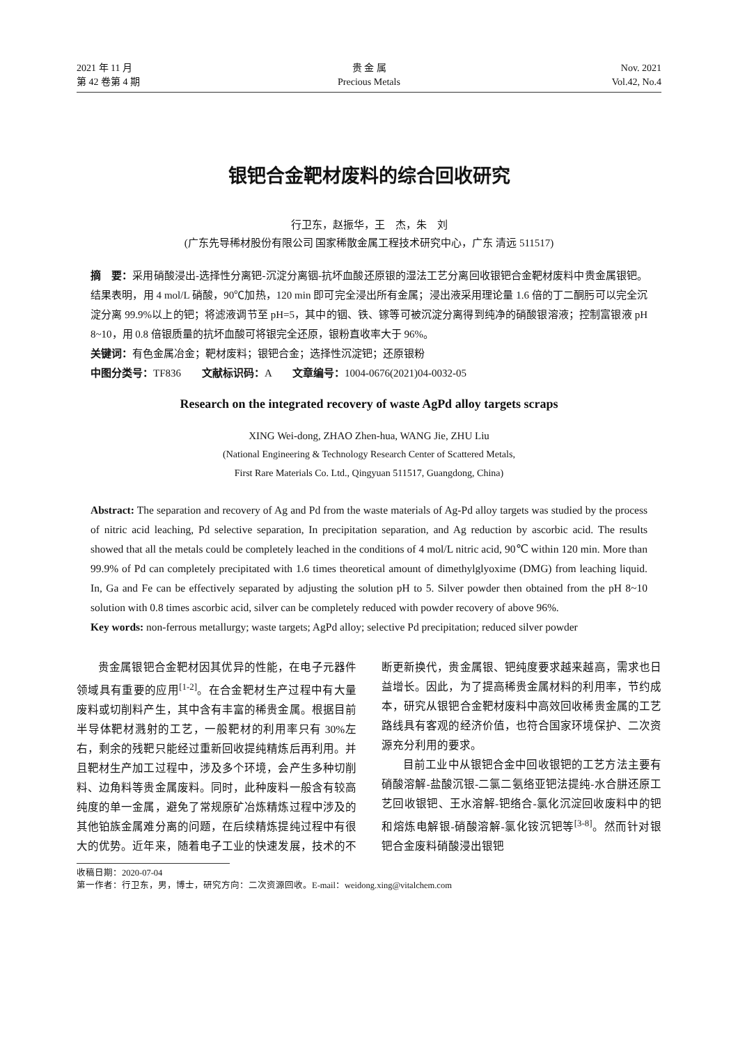2021 年 11 月
第 42 卷第 4 期
贵 金 属
Precious Metals
Nov. 2021
Vol.42, No.4
银钯合金靶材废料的综合回收研究
行卫东，赵振华，王　杰，朱　刘
(广东先导稀材股份有限公司 国家稀散金属工程技术研究中心，广东 清远 511517)
摘　要：采用硝酸浸出-选择性分离钯-沉淀分离铟-抗坏血酸还原银的湿法工艺分离回收银钯合金靶材废料中贵金属银钯。结果表明，用 4 mol/L 硝酸，90℃加热，120 min 即可完全浸出所有金属；浸出液采用理论量 1.6 倍的丁二酮肟可以完全沉淀分离 99.9%以上的钯；将滤液调节至 pH=5，其中的铟、铁、镓等可被沉淀分离得到纯净的硝酸银溶液；控制富银液 pH 8~10，用 0.8 倍银质量的抗坏血酸可将银完全还原，银粉直收率大于 96%。
关键词：有色金属冶金；靶材废料；银钯合金；选择性沉淀钯；还原银粉
中图分类号：TF836　　文献标识码：A　　文章编号：1004-0676(2021)04-0032-05
Research on the integrated recovery of waste AgPd alloy targets scraps
XING Wei-dong, ZHAO Zhen-hua, WANG Jie, ZHU Liu
(National Engineering & Technology Research Center of Scattered Metals,
First Rare Materials Co. Ltd., Qingyuan 511517, Guangdong, China)
Abstract: The separation and recovery of Ag and Pd from the waste materials of Ag-Pd alloy targets was studied by the process of nitric acid leaching, Pd selective separation, In precipitation separation, and Ag reduction by ascorbic acid. The results showed that all the metals could be completely leached in the conditions of 4 mol/L nitric acid, 90℃ within 120 min. More than 99.9% of Pd can completely precipitated with 1.6 times theoretical amount of dimethylglyoxime (DMG) from leaching liquid. In, Ga and Fe can be effectively separated by adjusting the solution pH to 5. Silver powder then obtained from the pH 8~10 solution with 0.8 times ascorbic acid, silver can be completely reduced with powder recovery of above 96%.
Key words: non-ferrous metallurgy; waste targets; AgPd alloy; selective Pd precipitation; reduced silver powder
贵金属银钯合金靶材因其优异的性能，在电子元器件领域具有重要的应用<sup>[1-2]</sup>。在合金靶材生产过程中有大量废料或切削料产生，其中含有丰富的稀贵金属。根据目前半导体靶材溅射的工艺，一般靶材的利用率只有 30%左右，剩余的残靶只能经过重新回收提纯精炼后再利用。并且靶材生产加工过程中，涉及多个环境，会产生多种切削料、边角料等贵金属废料。同时，此种废料一般含有较高纯度的单一金属，避免了常规原矿冶炼精炼过程中涉及的其他铂族金属难分离的问题，在后续精炼提纯过程中有很大的优势。近年来，随着电子工业的快速发展，技术的不断更新换代，贵金属银、钯纯度要求越来越高，需求也日益增长。因此，为了提高稀贵金属材料的利用率，节约成本，研究从银钯合金靶材废料中高效回收稀贵金属的工艺路线具有客观的经济价值，也符合国家环境保护、二次资源充分利用的要求。
目前工业中从银钯合金中回收银钯的工艺方法主要有硝酸溶解-盐酸沉银-二氯二氨络亚钯法提纯-水合肼还原工艺回收银钯、王水溶解-钯络合-氯化沉淀回收废料中的钯和熔炼电解银-硝酸溶解-氯化铵沉钯等<sup>[3-8]</sup>。然而针对银钯合金废料硝酸浸出银钯
收稿日期：2020-07-04
第一作者：行卫东，男，博士，研究方向：二次资源回收。E-mail：weidong.xing@vitalchem.com